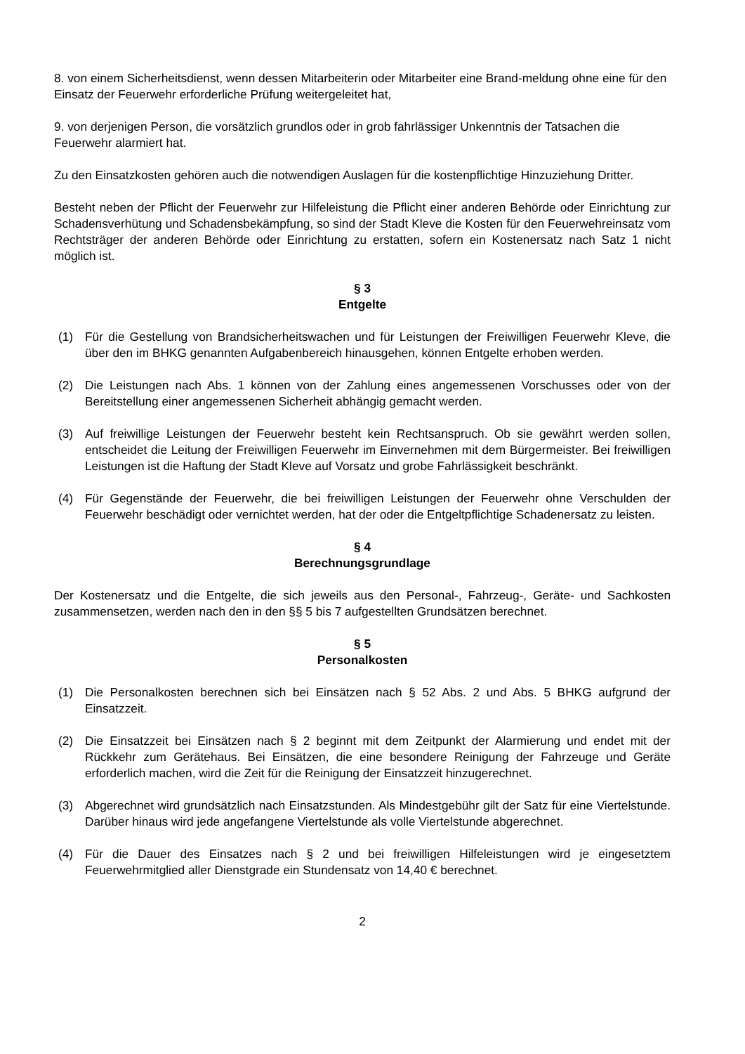8. von einem Sicherheitsdienst, wenn dessen Mitarbeiterin oder Mitarbeiter eine Brand-meldung ohne eine für den Einsatz der Feuerwehr erforderliche Prüfung weitergeleitet hat,
9. von derjenigen Person, die vorsätzlich grundlos oder in grob fahrlässiger Unkenntnis der Tatsachen die Feuerwehr alarmiert hat.
Zu den Einsatzkosten gehören auch die notwendigen Auslagen für die kostenpflichtige Hinzuziehung Dritter.
Besteht neben der Pflicht der Feuerwehr zur Hilfeleistung die Pflicht einer anderen Behörde oder Einrichtung zur Schadensverhütung und Schadensbekämpfung, so sind der Stadt Kleve die Kosten für den Feuerwehreinsatz vom Rechtsträger der anderen Behörde oder Einrichtung zu erstatten, sofern ein Kostenersatz nach Satz 1 nicht möglich ist.
§ 3
Entgelte
(1) Für die Gestellung von Brandsicherheitswachen und für Leistungen der Freiwilligen Feuerwehr Kleve, die über den im BHKG genannten Aufgabenbereich hinausgehen, können Entgelte erhoben werden.
(2) Die Leistungen nach Abs. 1 können von der Zahlung eines angemessenen Vorschusses oder von der Bereitstellung einer angemessenen Sicherheit abhängig gemacht werden.
(3) Auf freiwillige Leistungen der Feuerwehr besteht kein Rechtsanspruch. Ob sie gewährt werden sollen, entscheidet die Leitung der Freiwilligen Feuerwehr im Einvernehmen mit dem Bürgermeister. Bei freiwilligen Leistungen ist die Haftung der Stadt Kleve auf Vorsatz und grobe Fahrlässigkeit beschränkt.
(4) Für Gegenstände der Feuerwehr, die bei freiwilligen Leistungen der Feuerwehr ohne Verschulden der Feuerwehr beschädigt oder vernichtet werden, hat der oder die Entgeltpflichtige Schadenersatz zu leisten.
§ 4
Berechnungsgrundlage
Der Kostenersatz und die Entgelte, die sich jeweils aus den Personal-, Fahrzeug-, Geräte- und Sachkosten zusammensetzen, werden nach den in den §§ 5 bis 7 aufgestellten Grundsätzen berechnet.
§ 5
Personalkosten
(1) Die Personalkosten berechnen sich bei Einsätzen nach § 52 Abs. 2 und Abs. 5 BHKG aufgrund der Einsatzzeit.
(2) Die Einsatzzeit bei Einsätzen nach § 2 beginnt mit dem Zeitpunkt der Alarmierung und endet mit der Rückkehr zum Gerätehaus. Bei Einsätzen, die eine besondere Reinigung der Fahrzeuge und Geräte erforderlich machen, wird die Zeit für die Reinigung der Einsatzzeit hinzugerechnet.
(3) Abgerechnet wird grundsätzlich nach Einsatzstunden. Als Mindestgebühr gilt der Satz für eine Viertelstunde. Darüber hinaus wird jede angefangene Viertelstunde als volle Viertelstunde abgerechnet.
(4) Für die Dauer des Einsatzes nach § 2 und bei freiwilligen Hilfeleistungen wird je eingesetztem Feuerwehrmitglied aller Dienstgrade ein Stundensatz von 14,40 € berechnet.
2